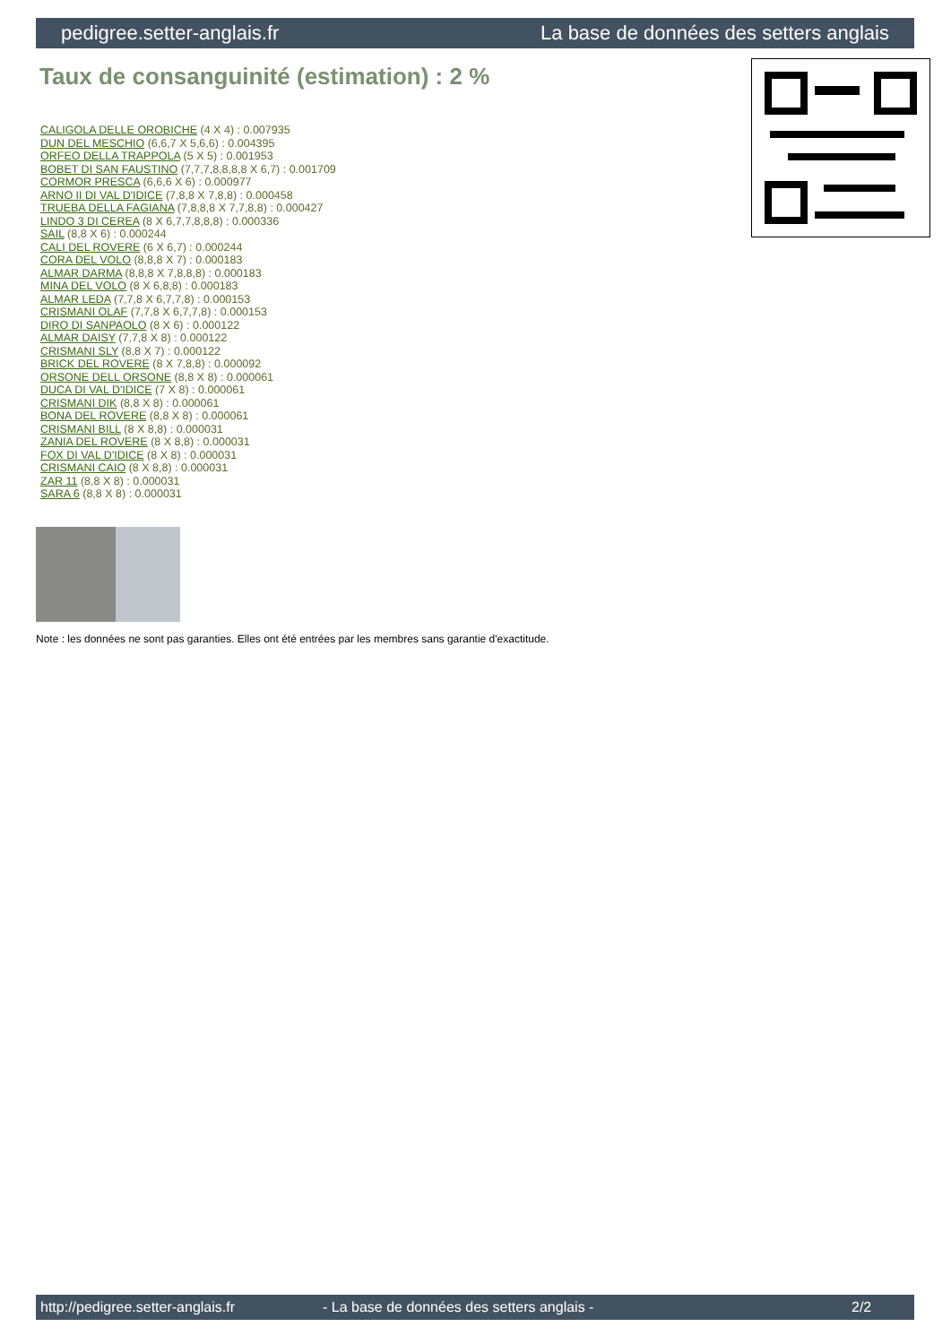pedigree.setter-anglais.fr La base de données des setters anglais
Taux de consanguinité (estimation) : 2 %
CALIGOLA DELLE OROBICHE (4 X 4) : 0.007935
DUN DEL MESCHIO (6,6,7 X 5,6,6) : 0.004395
ORFEO DELLA TRAPPOLA (5 X 5) : 0.001953
BOBET DI SAN FAUSTINO (7,7,7,8,8,8,8 X 6,7) : 0.001709
CORMOR PRESCA (6,6,6 X 6) : 0.000977
ARNO II DI VAL D'IDICE (7,8,8 X 7,8,8) : 0.000458
TRUEBA DELLA FAGIANA (7,8,8,8 X 7,7,8,8) : 0.000427
LINDO 3 DI CEREA (8 X 6,7,7,8,8,8) : 0.000336
SAIL (8,8 X 6) : 0.000244
CALI DEL ROVERE (6 X 6,7) : 0.000244
CORA DEL VOLO (8,8,8 X 7) : 0.000183
ALMAR DARMA (8,8,8 X 7,8,8,8) : 0.000183
MINA DEL VOLO (8 X 6,8,8) : 0.000183
ALMAR LEDA (7,7,8 X 6,7,7,8) : 0.000153
CRISMANI OLAF (7,7,8 X 6,7,7,8) : 0.000153
DIRO DI SANPAOLO (8 X 6) : 0.000122
ALMAR DAISY (7,7,8 X 8) : 0.000122
CRISMANI SLY (8,8 X 7) : 0.000122
BRICK DEL ROVERE (8 X 7,8,8) : 0.000092
ORSONE DELL ORSONE (8,8 X 8) : 0.000061
DUCA DI VAL D'IDICE (7 X 8) : 0.000061
CRISMANI DIK (8,8 X 8) : 0.000061
BONA DEL ROVERE (8,8 X 8) : 0.000061
CRISMANI BILL (8 X 8,8) : 0.000031
ZANIA DEL ROVERE (8 X 8,8) : 0.000031
FOX DI VAL D'IDICE (8 X 8) : 0.000031
CRISMANI CAIO (8 X 8,8) : 0.000031
ZAR 11 (8,8 X 8) : 0.000031
SARA 6 (8,8 X 8) : 0.000031
Note : les données ne sont pas garanties. Elles ont été entrées par les membres sans garantie d'exactitude.
http://pedigree.setter-anglais.fr - La base de données des setters anglais - 2/2